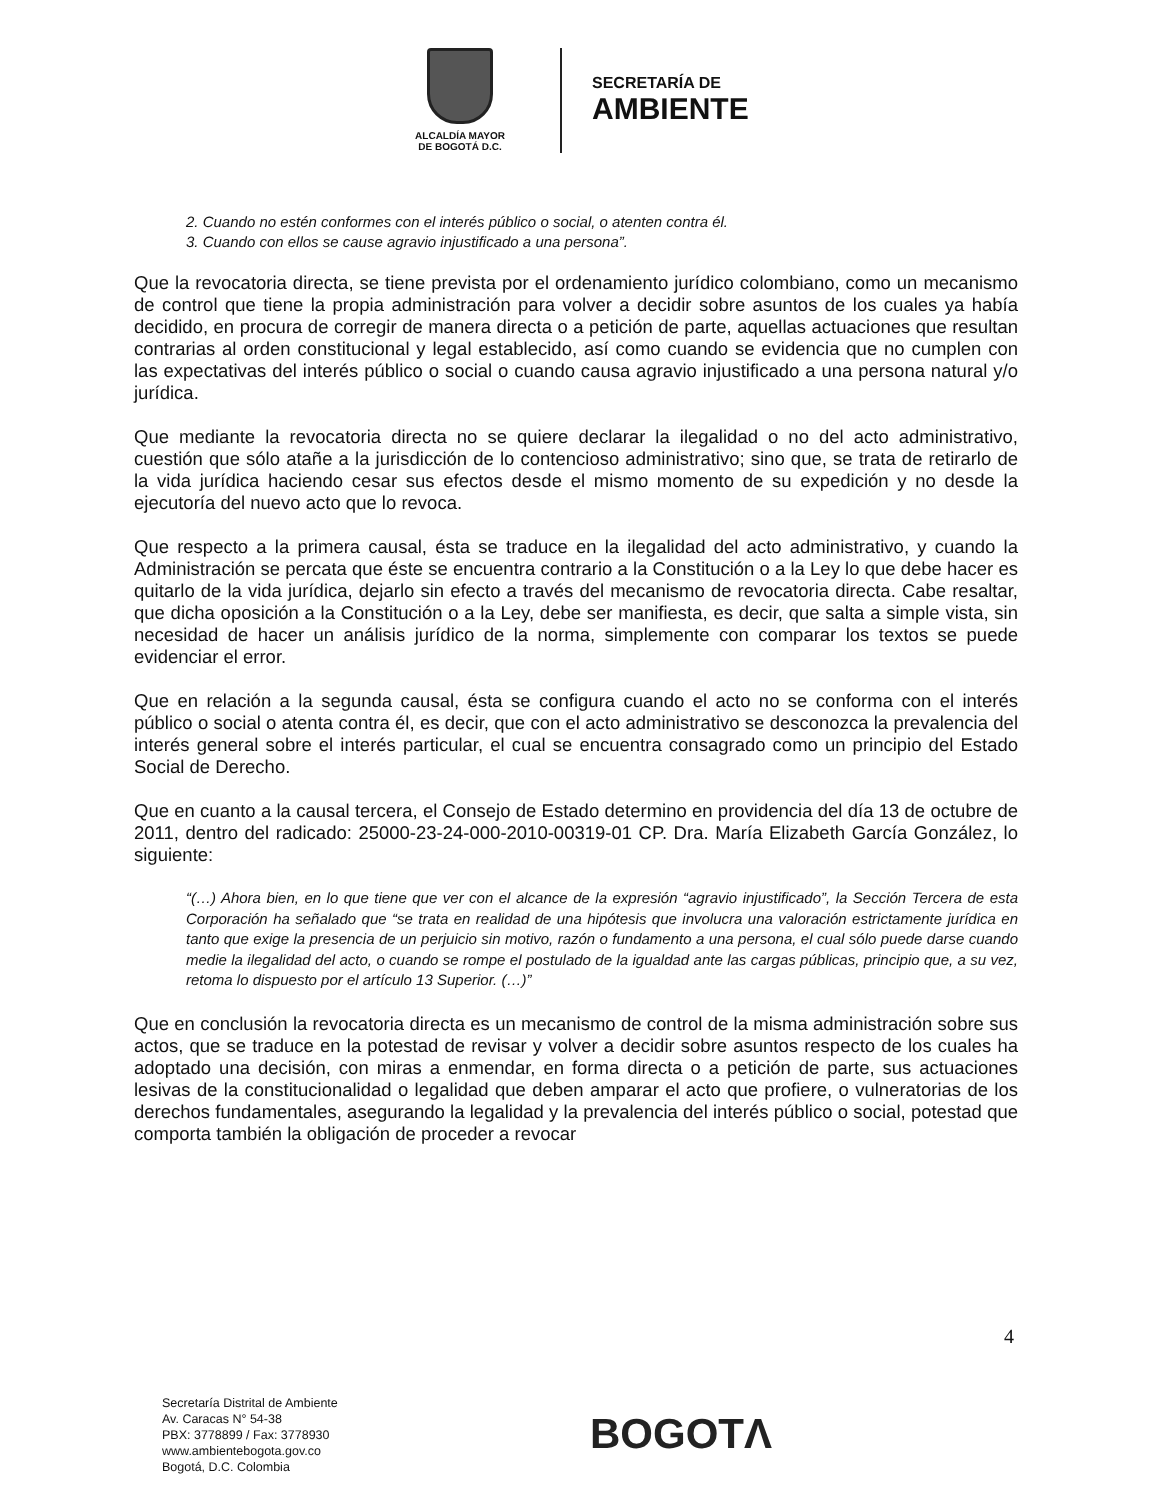ALCALDÍA MAYOR
DE BOGOTÁ D.C.
SECRETARÍA DE
AMBIENTE
2. Cuando no estén conformes con el interés público o social, o atenten contra él.
3. Cuando con ellos se cause agravio injustificado a una persona”.
Que la revocatoria directa, se tiene prevista por el ordenamiento jurídico colombiano, como un mecanismo de control que tiene la propia administración para volver a decidir sobre asuntos de los cuales ya había decidido, en procura de corregir de manera directa o a petición de parte, aquellas actuaciones que resultan contrarias al orden constitucional y legal establecido, así como cuando se evidencia que no cumplen con las expectativas del interés público o social o cuando causa agravio injustificado a una persona natural y/o jurídica.
Que mediante la revocatoria directa no se quiere declarar la ilegalidad o no del acto administrativo, cuestión que sólo atañe a la jurisdicción de lo contencioso administrativo; sino que, se trata de retirarlo de la vida jurídica haciendo cesar sus efectos desde el mismo momento de su expedición y no desde la ejecutoría del nuevo acto que lo revoca.
Que respecto a la primera causal, ésta se traduce en la ilegalidad del acto administrativo, y cuando la Administración se percata que éste se encuentra contrario a la Constitución o a la Ley lo que debe hacer es quitarlo de la vida jurídica, dejarlo sin efecto a través del mecanismo de revocatoria directa. Cabe resaltar, que dicha oposición a la Constitución o a la Ley, debe ser manifiesta, es decir, que salta a simple vista, sin necesidad de hacer un análisis jurídico de la norma, simplemente con comparar los textos se puede evidenciar el error.
Que en relación a la segunda causal, ésta se configura cuando el acto no se conforma con el interés público o social o atenta contra él, es decir, que con el acto administrativo se desconozca la prevalencia del interés general sobre el interés particular, el cual se encuentra consagrado como un principio del Estado Social de Derecho.
Que en cuanto a la causal tercera, el Consejo de Estado determino en providencia del día 13 de octubre de 2011, dentro del radicado: 25000-23-24-000-2010-00319-01 CP. Dra. María Elizabeth García González, lo siguiente:
“(…) Ahora bien, en lo que tiene que ver con el alcance de la expresión “agravio injustificado”, la Sección Tercera de esta Corporación ha señalado que “se trata en realidad de una hipótesis que involucra una valoración estrictamente jurídica en tanto que exige la presencia de un perjuicio sin motivo, razón o fundamento a una persona, el cual sólo puede darse cuando medie la ilegalidad del acto, o cuando se rompe el postulado de la igualdad ante las cargas públicas, principio que, a su vez, retoma lo dispuesto por el artículo 13 Superior. (…)”
Que en conclusión la revocatoria directa es un mecanismo de control de la misma administración sobre sus actos, que se traduce en la potestad de revisar y volver a decidir sobre asuntos respecto de los cuales ha adoptado una decisión, con miras a enmendar, en forma directa o a petición de parte, sus actuaciones lesivas de la constitucionalidad o legalidad que deben amparar el acto que profiere, o vulneratorias de los derechos fundamentales, asegurando la legalidad y la prevalencia del interés público o social, potestad que comporta también la obligación de proceder a revocar
4
Secretaría Distrital de Ambiente
Av. Caracas N° 54-38
PBX: 3778899 / Fax: 3778930
www.ambientebogota.gov.co
Bogotá, D.C. Colombia
BOGOTΛ